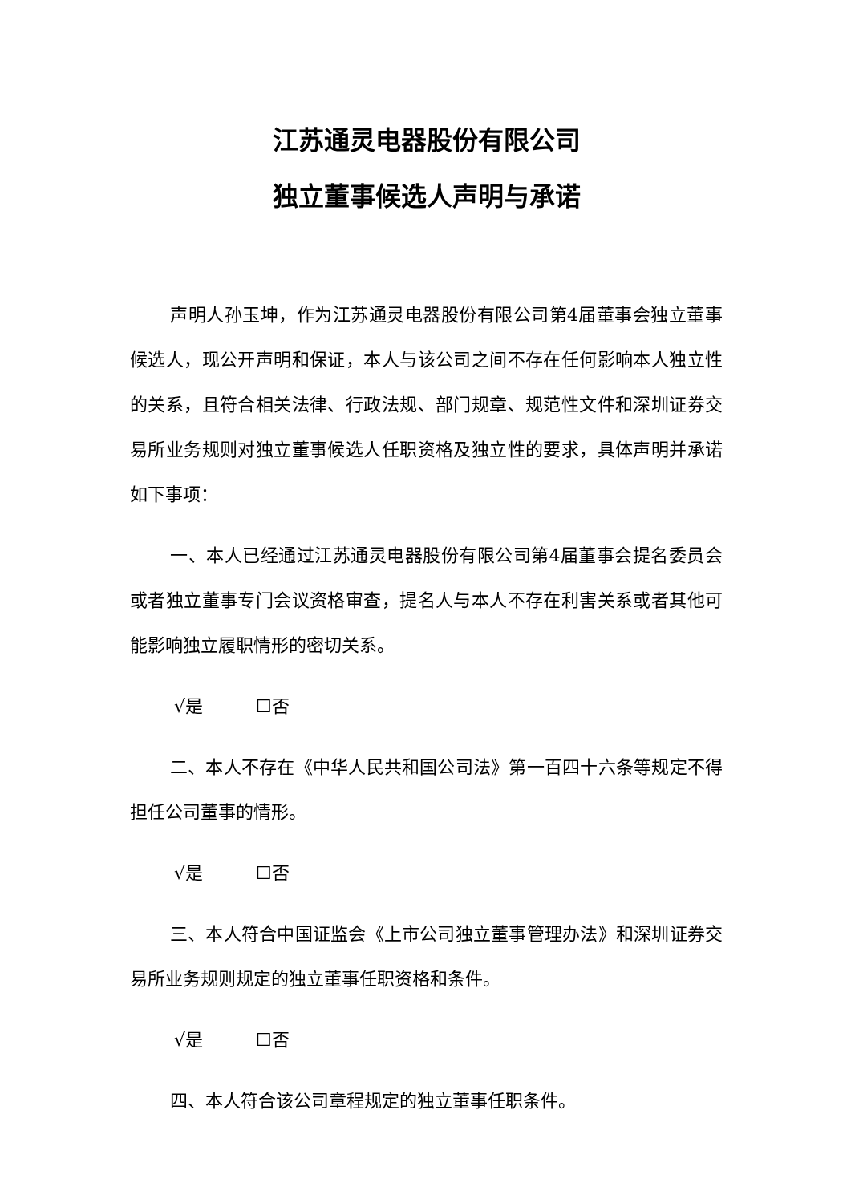江苏通灵电器股份有限公司
独立董事候选人声明与承诺
声明人孙玉坤，作为江苏通灵电器股份有限公司第4届董事会独立董事候选人，现公开声明和保证，本人与该公司之间不存在任何影响本人独立性的关系，且符合相关法律、行政法规、部门规章、规范性文件和深圳证券交易所业务规则对独立董事候选人任职资格及独立性的要求，具体声明并承诺如下事项：
一、本人已经通过江苏通灵电器股份有限公司第4届董事会提名委员会或者独立董事专门会议资格审查，提名人与本人不存在利害关系或者其他可能影响独立履职情形的密切关系。
√是　　　☐否
二、本人不存在《中华人民共和国公司法》第一百四十六条等规定不得担任公司董事的情形。
√是　　　☐否
三、本人符合中国证监会《上市公司独立董事管理办法》和深圳证券交易所业务规则规定的独立董事任职资格和条件。
√是　　　☐否
四、本人符合该公司章程规定的独立董事任职条件。